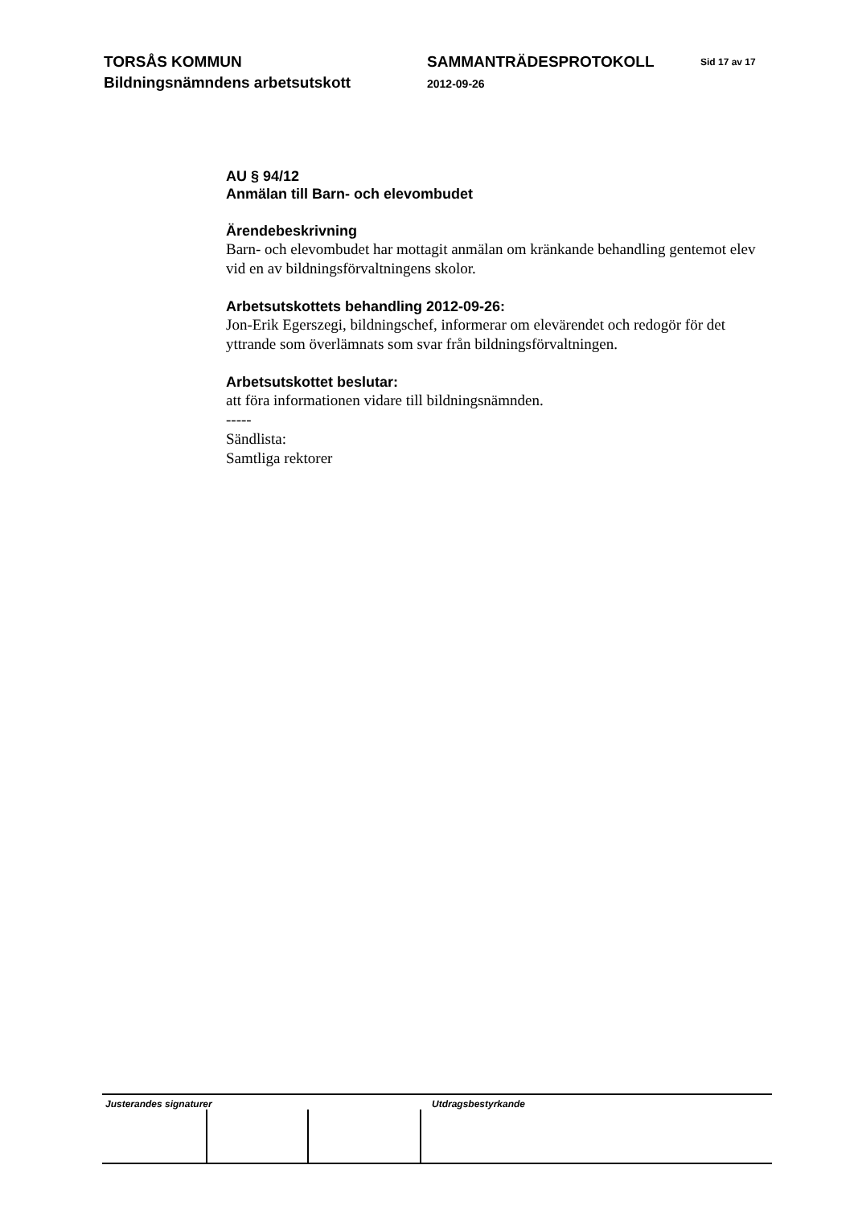TORSÅS KOMMUN
Bildningsnämndens arbetsutskott
SAMMANTRÄDESPROTOKOLL
2012-09-26
Sid 17 av 17
AU § 94/12
Anmälan till Barn- och elevombudet
Ärendebeskrivning
Barn- och elevombudet har mottagit anmälan om kränkande behandling gentemot elev vid en av bildningsförvaltningens skolor.
Arbetsutskottets behandling 2012-09-26:
Jon-Erik Egerszegi, bildningschef, informerar om elevärendet och redogör för det yttrande som överlämnats som svar från bildningsförvaltningen.
Arbetsutskottet beslutar:
att föra informationen vidare till bildningsnämnden.
-----
Sändlista:
Samtliga rektorer
Justerandes signaturer Utdragsbestyrkande